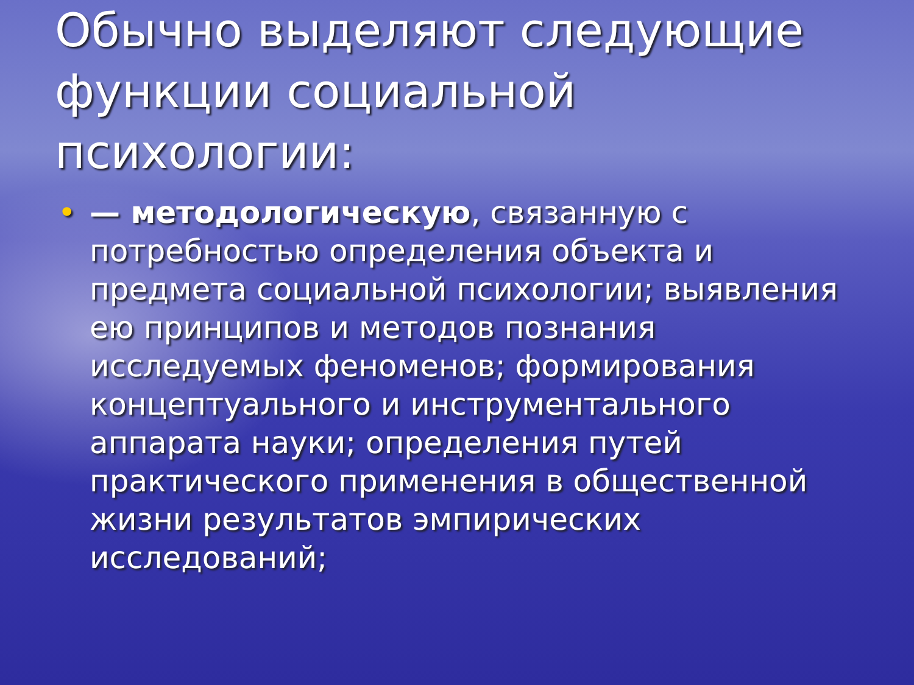Обычно выделяют следующие функции социальной психологии:
• — методологическую, связанную с потребностью определения объекта и предмета социальной психологии; выявления ею принципов и методов познания исследуемых феноменов; формирования концептуального и инструментального аппарата науки; определения путей практического применения в общественной жизни результатов эмпирических исследований;